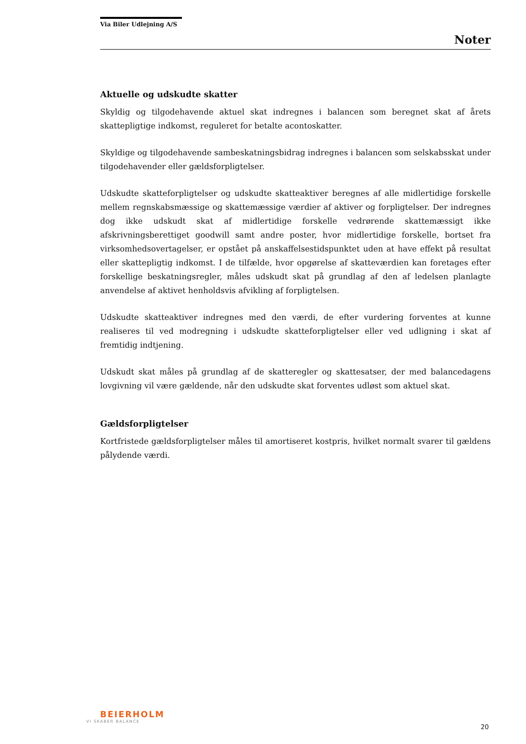Via Biler Udlejning A/S
Noter
Aktuelle og udskudte skatter
Skyldig og tilgodehavende aktuel skat indregnes i balancen som beregnet skat af årets skattepligtige indkomst, reguleret for betalte acontoskatter.
Skyldige og tilgodehavende sambeskatningsbidrag indregnes i balancen som selskabsskat under tilgodehavender eller gældsforpligtelser.
Udskudte skatteforpligtelser og udskudte skatteaktiver beregnes af alle midlertidige forskelle mellem regnskabsmæssige og skattemæssige værdier af aktiver og forpligtelser. Der indregnes dog ikke udskudt skat af midlertidige forskelle vedrørende skattemæssigt ikke afskrivningsberettiget goodwill samt andre poster, hvor midlertidige forskelle, bortset fra virksomhedsovertagelser, er opstået på anskaffelsestidspunktet uden at have effekt på resultat eller skattepligtig indkomst. I de tilfælde, hvor opgørelse af skatteværdien kan foretages efter forskellige beskatningsregler, måles udskudt skat på grundlag af den af ledelsen planlagte anvendelse af aktivet henholdsvis afvikling af forpligtelsen.
Udskudte skatteaktiver indregnes med den værdi, de efter vurdering forventes at kunne realiseres til ved modregning i udskudte skatteforpligtelser eller ved udligning i skat af fremtidig indtjening.
Udskudt skat måles på grundlag af de skatteregler og skattesatser, der med balancedagens lovgivning vil være gældende, når den udskudte skat forventes udløst som aktuel skat.
Gældsforpligtelser
Kortfristede gældsforpligtelser måles til amortiseret kostpris, hvilket normalt svarer til gældens pålydende værdi.
BEIERHOLM
VI SKABER BALANCE
20